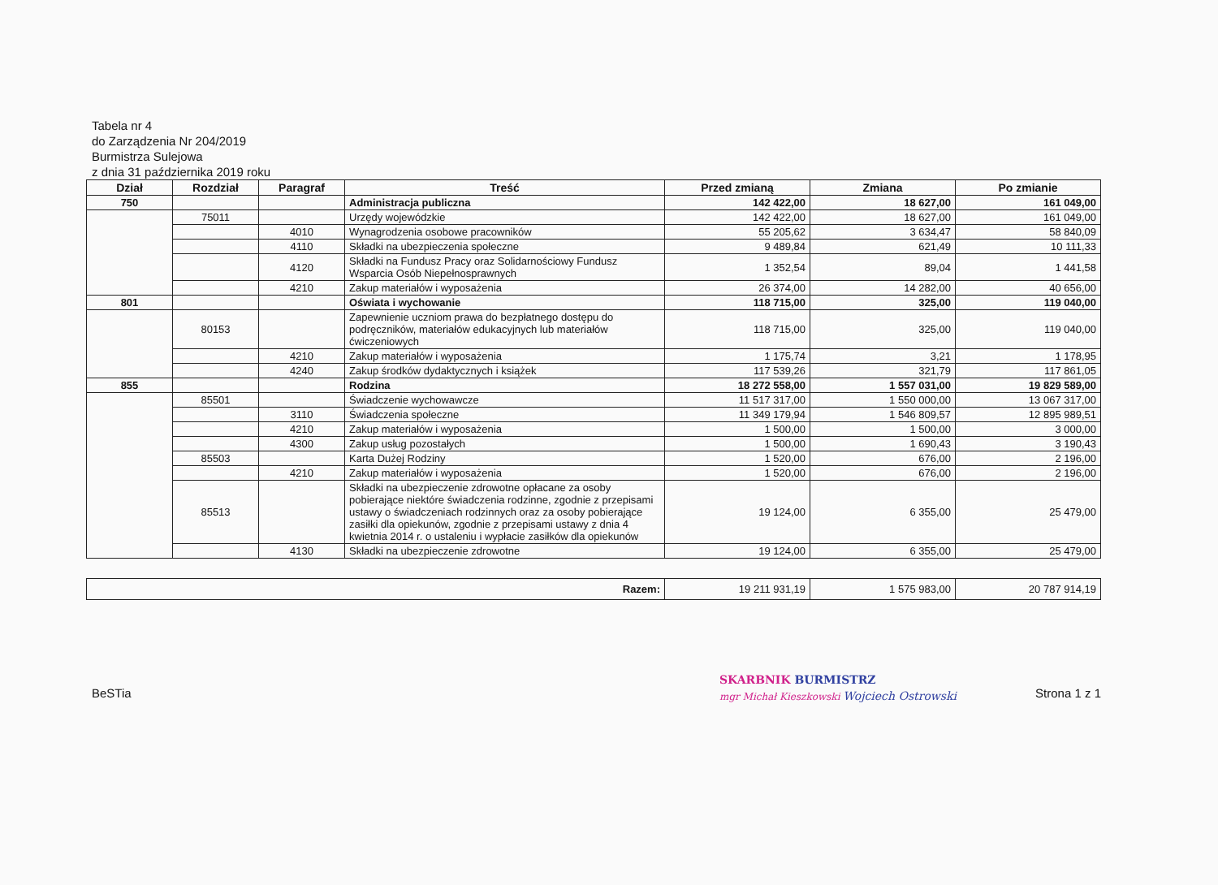Tabela nr 4
do Zarządzenia Nr 204/2019
Burmistrza Sulejowa
z dnia 31 października 2019 roku
| Dział | Rozdział | Paragraf | Treść | Przed zmianą | Zmiana | Po zmianie |
| --- | --- | --- | --- | --- | --- | --- |
| 750 | | | Administracja publiczna | 142 422,00 | 18 627,00 | 161 049,00 |
| | 75011 | | Urzędy wojewódzkie | 142 422,00 | 18 627,00 | 161 049,00 |
| | | 4010 | Wynagrodzenia osobowe pracowników | 55 205,62 | 3 634,47 | 58 840,09 |
| | | 4110 | Składki na ubezpieczenia społeczne | 9 489,84 | 621,49 | 10 111,33 |
| | | 4120 | Składki na Fundusz Pracy oraz Solidarnościowy Fundusz Wsparcia Osób Niepełnosprawnych | 1 352,54 | 89,04 | 1 441,58 |
| | | 4210 | Zakup materiałów i wyposażenia | 26 374,00 | 14 282,00 | 40 656,00 |
| 801 | | | Oświata i wychowanie | 118 715,00 | 325,00 | 119 040,00 |
| | 80153 | | Zapewnienie uczniom prawa do bezpłatnego dostępu do podręczników, materiałów edukacyjnych lub materiałów ćwiczeniowych | 118 715,00 | 325,00 | 119 040,00 |
| | | 4210 | Zakup materiałów i wyposażenia | 1 175,74 | 3,21 | 1 178,95 |
| | | 4240 | Zakup środków dydaktycznych i książek | 117 539,26 | 321,79 | 117 861,05 |
| 855 | | | Rodzina | 18 272 558,00 | 1 557 031,00 | 19 829 589,00 |
| | 85501 | | Świadczenie wychowawcze | 11 517 317,00 | 1 550 000,00 | 13 067 317,00 |
| | | 3110 | Świadczenia społeczne | 11 349 179,94 | 1 546 809,57 | 12 895 989,51 |
| | | 4210 | Zakup materiałów i wyposażenia | 1 500,00 | 1 500,00 | 3 000,00 |
| | | 4300 | Zakup usług pozostałych | 1 500,00 | 1 690,43 | 3 190,43 |
| | 85503 | | Karta Dużej Rodziny | 1 520,00 | 676,00 | 2 196,00 |
| | | 4210 | Zakup materiałów i wyposażenia | 1 520,00 | 676,00 | 2 196,00 |
| | 85513 | | Składki na ubezpieczenie zdrowotne opłacane za osoby pobierające niektóre świadczenia rodzinne, zgodnie z przepisami ustawy o świadczeniach rodzinnych oraz za osoby pobierające zasiłki dla opiekunów, zgodnie z przepisami ustawy z dnia 4 kwietnia 2014 r. o ustaleniu i wypłacie zasiłków dla opiekunów | 19 124,00 | 6 355,00 | 25 479,00 |
| | | 4130 | Składki na ubezpieczenie zdrowotne | 19 124,00 | 6 355,00 | 25 479,00 |
| Razem: | 19 211 931,19 | 1 575 983,00 | 20 787 914,19 |
SKARBNIK BURMISTRZ
mgr Michał Kieszkowski Wojciech Ostrowski
BeSTia Strona 1 z 1